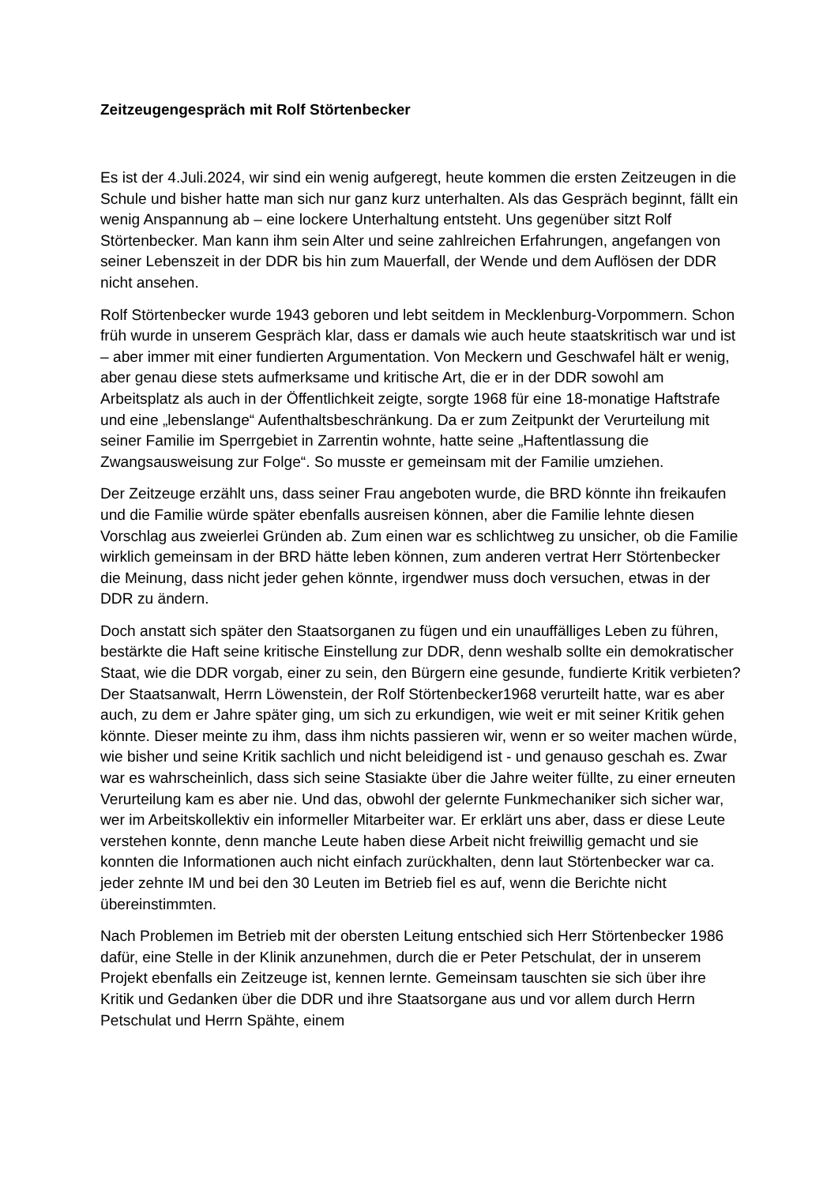Zeitzeugengespräch mit Rolf Störtenbecker
Es ist der 4.Juli.2024, wir sind ein wenig aufgeregt, heute kommen die ersten Zeitzeugen in die Schule und bisher hatte man sich nur ganz kurz unterhalten. Als das Gespräch beginnt, fällt ein wenig Anspannung ab – eine lockere Unterhaltung entsteht. Uns gegenüber sitzt Rolf Störtenbecker. Man kann ihm sein Alter und seine zahlreichen Erfahrungen, angefangen von seiner Lebenszeit in der DDR bis hin zum Mauerfall, der Wende und dem Auflösen der DDR nicht ansehen.
Rolf Störtenbecker wurde 1943 geboren und lebt seitdem in Mecklenburg-Vorpommern. Schon früh wurde in unserem Gespräch klar, dass er damals wie auch heute staatskritisch war und ist – aber immer mit einer fundierten Argumentation. Von Meckern und Geschwafel hält er wenig, aber genau diese stets aufmerksame und kritische Art, die er in der DDR sowohl am Arbeitsplatz als auch in der Öffentlichkeit zeigte, sorgte 1968 für eine 18-monatige Haftstrafe und eine „lebenslange“ Aufenthaltsbeschränkung. Da er zum Zeitpunkt der Verurteilung mit seiner Familie im Sperrgebiet in Zarrentin wohnte, hatte seine „Haftentlassung die Zwangsausweisung zur Folge“. So musste er gemeinsam mit der Familie umziehen.
Der Zeitzeuge erzählt uns, dass seiner Frau angeboten wurde, die BRD könnte ihn freikaufen und die Familie würde später ebenfalls ausreisen können, aber die Familie lehnte diesen Vorschlag aus zweierlei Gründen ab. Zum einen war es schlichtweg zu unsicher, ob die Familie wirklich gemeinsam in der BRD hätte leben können, zum anderen vertrat Herr Störtenbecker die Meinung, dass nicht jeder gehen könnte, irgendwer muss doch versuchen, etwas in der DDR zu ändern.
Doch anstatt sich später den Staatsorganen zu fügen und ein unauffälliges Leben zu führen, bestärkte die Haft seine kritische Einstellung zur DDR, denn weshalb sollte ein demokratischer Staat, wie die DDR vorgab, einer zu sein, den Bürgern eine gesunde, fundierte Kritik verbieten? Der Staatsanwalt, Herrn Löwenstein, der Rolf Störtenbecker1968 verurteilt hatte, war es aber auch, zu dem er Jahre später ging, um sich zu erkundigen, wie weit er mit seiner Kritik gehen könnte. Dieser meinte zu ihm, dass ihm nichts passieren wir, wenn er so weiter machen würde, wie bisher und seine Kritik sachlich und nicht beleidigend ist - und genauso geschah es. Zwar war es wahrscheinlich, dass sich seine Stasiakte über die Jahre weiter füllte, zu einer erneuten Verurteilung kam es aber nie. Und das, obwohl der gelernte Funkmechaniker sich sicher war, wer im Arbeitskollektiv ein informeller Mitarbeiter war. Er erklärt uns aber, dass er diese Leute verstehen konnte, denn manche Leute haben diese Arbeit nicht freiwillig gemacht und sie konnten die Informationen auch nicht einfach zurückhalten, denn laut Störtenbecker war ca. jeder zehnte IM und bei den 30 Leuten im Betrieb fiel es auf, wenn die Berichte nicht übereinstimmten.
Nach Problemen im Betrieb mit der obersten Leitung entschied sich Herr Störtenbecker 1986 dafür, eine Stelle in der Klinik anzunehmen, durch die er Peter Petschulat, der in unserem Projekt ebenfalls ein Zeitzeuge ist, kennen lernte. Gemeinsam tauschten sie sich über ihre Kritik und Gedanken über die DDR und ihre Staatsorgane aus und vor allem durch Herrn Petschulat und Herrn Spähte, einem